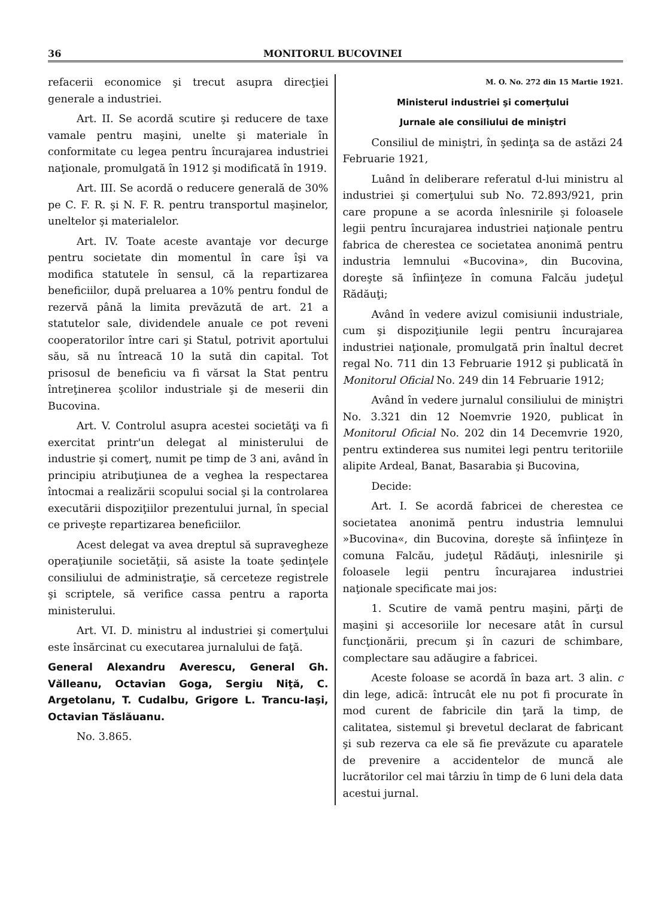36 MONITORUL BUCOVINEI
refacerii economice şi trecut asupra direcţiei generale a industriei.
Art. II. Se acordă scutire şi reducere de taxe vamale pentru maşini, unelte şi materiale în conformitate cu legea pentru încurajarea industriei naţionale, promulgată în 1912 şi modificată în 1919.
Art. III. Se acordă o reducere generală de 30% pe C. F. R. şi N. F. R. pentru transportul maşinelor, uneltelor şi materialelor.
Art. IV. Toate aceste avantaje vor decurge pentru societate din momentul în care îşi va modifica statutele în sensul, că la repartizarea beneficiilor, după preluarea a 10% pentru fondul de rezervă până la limita prevăzută de art. 21 a statutelor sale, dividendele anuale ce pot reveni cooperatorilor între cari şi Statul, potrivit aportului său, să nu întreacă 10 la sută din capital. Tot prisosul de beneficiu va fi vărsat la Stat pentru întreţinerea şcolilor industriale şi de meserii din Bucovina.
Art. V. Controlul asupra acestei societăţi va fi exercitat printr'un delegat al ministerului de industrie şi comerţ, numit pe timp de 3 ani, având în principiu atribuţiunea de a veghea la respectarea întocmai a realizării scopului social şi la controlarea executării dispoziţiilor prezentului jurnal, în special ce priveşte repartizarea beneficiilor.
Acest delegat va avea dreptul să supravegheze operaţiunile societăţii, să asiste la toate şedinţele consiliului de administraţie, să cerceteze registrele şi scriptele, să verifice cassa pentru a raporta ministerului.
Art. VI. D. ministru al industriei şi comerţului este însărcinat cu executarea jurnalului de faţă.
General Alexandru Averescu, General Gh. Vălleanu, Octavian Goga, Sergiu Niţă, C. Argetolanu, T. Cudalbu, Grigore L. Trancu-Iaşi, Octavian Tăslăuanu.
No. 3.865.
M. O. No. 272 din 15 Martie 1921.
Ministerul industriei şi comerţului
Jurnale ale consiliului de miniştri
Consiliul de miniştri, în şedinţa sa de astăzi 24 Februarie 1921,
Luând în deliberare referatul d-lui ministru al industriei şi comerţului sub No. 72.893/921, prin care propune a se acorda înlesnirile şi foloasele legii pentru încurajarea industriei naţionale pentru fabrica de cherestea ce societatea anonimă pentru industria lemnului «Bucovina», din Bucovina, doreşte să înfiinţeze în comuna Falcău judeţul Rădăuţi;
Având în vedere avizul comisiunii industriale, cum şi dispoziţiunile legii pentru încurajarea industriei naţionale, promulgată prin înaltul decret regal No. 711 din 13 Februarie 1912 şi publicată în Monitorul Oficial No. 249 din 14 Februarie 1912;
Având în vedere jurnalul consiliului de miniştri No. 3.321 din 12 Noemvrie 1920, publicat în Monitorul Oficial No. 202 din 14 Decemvrie 1920, pentru extinderea sus numitei legi pentru teritoriile alipite Ardeal, Banat, Basarabia şi Bucovina,
Decide:
Art. I. Se acordă fabricei de cherestea ce societatea anonimă pentru industria lemnului »Bucovina«, din Bucovina, doreşte să înfiinţeze în comuna Falcău, judeţul Rădăuţi, inlesnirile şi foloasele legii pentru încurajarea industriei naţionale specificate mai jos:
1. Scutire de vamă pentru maşini, părţi de maşini şi accesoriile lor necesare atât în cursul funcţionării, precum şi în cazuri de schimbare, complectare sau adăugire a fabricei.
Aceste foloase se acordă în baza art. 3 alin. c din lege, adică: întrucât ele nu pot fi procurate în mod curent de fabricile din ţară la timp, de calitatea, sistemul şi brevetul declarat de fabricant şi sub rezerva ca ele să fie prevăzute cu aparatele de prevenire a accidentelor de muncă ale lucrătorilor cel mai târziu în timp de 6 luni dela data acestui jurnal.